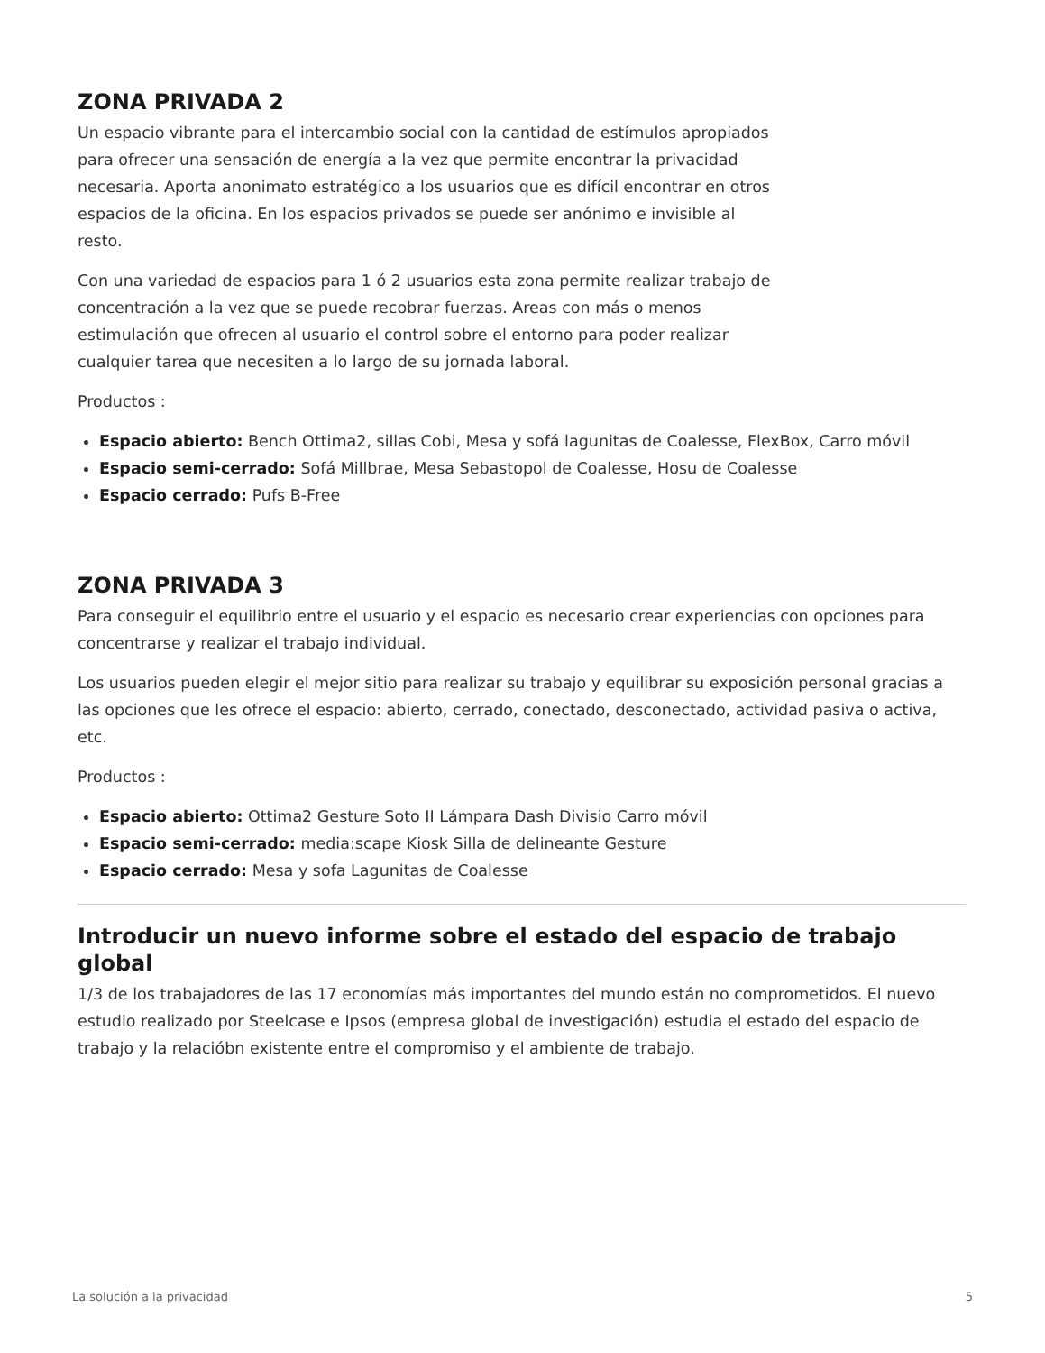ZONA PRIVADA 2
Un espacio vibrante para el intercambio social con la cantidad de estímulos apropiados para ofrecer una sensación de energía a la vez que permite encontrar la privacidad necesaria. Aporta anonimato estratégico a los usuarios que es difícil encontrar en otros espacios de la oficina. En los espacios privados se puede ser anónimo e invisible al resto.
Con una variedad de espacios para 1 ó 2 usuarios esta zona permite realizar trabajo de concentración a la vez que se puede recobrar fuerzas. Areas con más o menos estimulación que ofrecen al usuario el control sobre el entorno para poder realizar cualquier tarea que necesiten a lo largo de su jornada laboral.
Productos :
Espacio abierto: Bench Ottima2, sillas Cobi, Mesa y sofá lagunitas de Coalesse, FlexBox, Carro móvil
Espacio semi-cerrado: Sofá Millbrae, Mesa Sebastopol de Coalesse, Hosu de Coalesse
Espacio cerrado: Pufs B-Free
ZONA PRIVADA 3
Para conseguir el equilibrio entre el usuario y el espacio es necesario crear experiencias con opciones para concentrarse y realizar el trabajo individual.
Los usuarios pueden elegir el mejor sitio para realizar su trabajo y equilibrar su exposición personal gracias a las opciones que les ofrece el espacio: abierto, cerrado, conectado, desconectado, actividad pasiva o activa, etc.
Productos :
Espacio abierto: Ottima2 Gesture Soto II Lámpara Dash Divisio Carro móvil
Espacio semi-cerrado: media:scape Kiosk Silla de delineante Gesture
Espacio cerrado: Mesa y sofa Lagunitas de Coalesse
Introducir un nuevo informe sobre el estado del espacio de trabajo global
1/3 de los trabajadores de las 17 economías más importantes del mundo están no comprometidos. El nuevo estudio realizado por Steelcase e Ipsos (empresa global de investigación) estudia el estado del espacio de trabajo y la relacióbn existente entre el compromiso y el ambiente de trabajo.
La solución a la privacidad 5